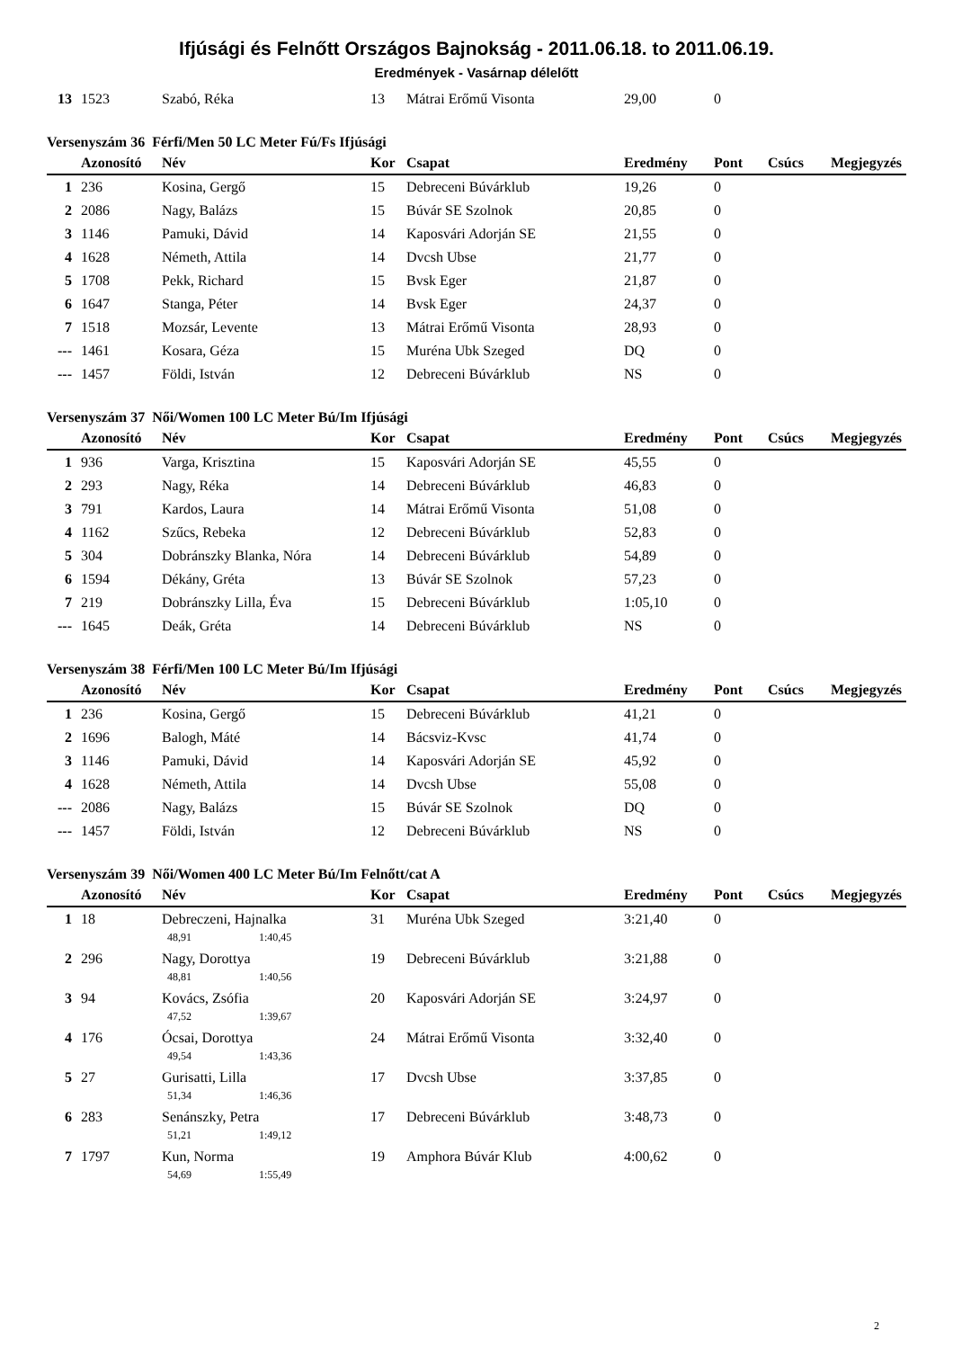Ifjúsági és Felnőtt Országos Bajnokság - 2011.06.18. to 2011.06.19.
Eredmények - Vasárnap délelőtt
| 13 | 1523 | Szabó, Réka | 13 | Mátrai Erőmű Visonta | 29,00 | 0 | | |
Versenyszám 36 Férfi/Men 50 LC Meter Fú/Fs Ifjúsági
| | Azonosító | Név | Kor | Csapat | Eredmény | Pont | Csúcs | Megjegyzés |
| --- | --- | --- | --- | --- | --- | --- | --- | --- |
| 1 | 236 | Kosina, Gergő | 15 | Debreceni Búvárklub | 19,26 | 0 | | |
| 2 | 2086 | Nagy, Balázs | 15 | Búvár SE Szolnok | 20,85 | 0 | | |
| 3 | 1146 | Pamuki, Dávid | 14 | Kaposvári Adorján SE | 21,55 | 0 | | |
| 4 | 1628 | Németh, Attila | 14 | Dvcsh Ubse | 21,77 | 0 | | |
| 5 | 1708 | Pekk, Richard | 15 | Bvsk Eger | 21,87 | 0 | | |
| 6 | 1647 | Stanga, Péter | 14 | Bvsk Eger | 24,37 | 0 | | |
| 7 | 1518 | Mozsár, Levente | 13 | Mátrai Erőmű Visonta | 28,93 | 0 | | |
| --- | 1461 | Kosara, Géza | 15 | Muréna Ubk Szeged | DQ | 0 | | |
| --- | 1457 | Földi, István | 12 | Debreceni Búvárklub | NS | 0 | | |
Versenyszám 37 Női/Women 100 LC Meter Bú/Im Ifjúsági
| | Azonosító | Név | Kor | Csapat | Eredmény | Pont | Csúcs | Megjegyzés |
| --- | --- | --- | --- | --- | --- | --- | --- | --- |
| 1 | 936 | Varga, Krisztina | 15 | Kaposvári Adorján SE | 45,55 | 0 | | |
| 2 | 293 | Nagy, Réka | 14 | Debreceni Búvárklub | 46,83 | 0 | | |
| 3 | 791 | Kardos, Laura | 14 | Mátrai Erőmű Visonta | 51,08 | 0 | | |
| 4 | 1162 | Szűcs, Rebeka | 12 | Debreceni Búvárklub | 52,83 | 0 | | |
| 5 | 304 | Dobránszky Blanka, Nóra | 14 | Debreceni Búvárklub | 54,89 | 0 | | |
| 6 | 1594 | Dékány, Gréta | 13 | Búvár SE Szolnok | 57,23 | 0 | | |
| 7 | 219 | Dobránszky Lilla, Éva | 15 | Debreceni Búvárklub | 1:05,10 | 0 | | |
| --- | 1645 | Deák, Gréta | 14 | Debreceni Búvárklub | NS | 0 | | |
Versenyszám 38 Férfi/Men 100 LC Meter Bú/Im Ifjúsági
| | Azonosító | Név | Kor | Csapat | Eredmény | Pont | Csúcs | Megjegyzés |
| --- | --- | --- | --- | --- | --- | --- | --- | --- |
| 1 | 236 | Kosina, Gergő | 15 | Debreceni Búvárklub | 41,21 | 0 | | |
| 2 | 1696 | Balogh, Máté | 14 | Bácsviz-Kvsc | 41,74 | 0 | | |
| 3 | 1146 | Pamuki, Dávid | 14 | Kaposvári Adorján SE | 45,92 | 0 | | |
| 4 | 1628 | Németh, Attila | 14 | Dvcsh Ubse | 55,08 | 0 | | |
| --- | 2086 | Nagy, Balázs | 15 | Búvár SE Szolnok | DQ | 0 | | |
| --- | 1457 | Földi, István | 12 | Debreceni Búvárklub | NS | 0 | | |
Versenyszám 39 Női/Women 400 LC Meter Bú/Im Felnőtt/cat A
| | Azonosító | Név | Kor | Csapat | Eredmény | Pont | Csúcs | Megjegyzés |
| --- | --- | --- | --- | --- | --- | --- | --- | --- |
| 1 | 18 | Debreczeni, Hajnalka | 31 | Muréna Ubk Szeged | 3:21,40 | 0 | | |
| | | 48,91 1:40,45 | | | | | | |
| 2 | 296 | Nagy, Dorottya | 19 | Debreceni Búvárklub | 3:21,88 | 0 | | |
| | | 48,81 1:40,56 | | | | | | |
| 3 | 94 | Kovács, Zsófia | 20 | Kaposvári Adorján SE | 3:24,97 | 0 | | |
| | | 47,52 1:39,67 | | | | | | |
| 4 | 176 | Ócsai, Dorottya | 24 | Mátrai Erőmű Visonta | 3:32,40 | 0 | | |
| | | 49,54 1:43,36 | | | | | | |
| 5 | 27 | Gurisatti, Lilla | 17 | Dvcsh Ubse | 3:37,85 | 0 | | |
| | | 51,34 1:46,36 | | | | | | |
| 6 | 283 | Senánszky, Petra | 17 | Debreceni Búvárklub | 3:48,73 | 0 | | |
| | | 51,21 1:49,12 | | | | | | |
| 7 | 1797 | Kun, Norma | 19 | Amphora Búvár Klub | 4:00,62 | 0 | | |
| | | 54,69 1:55,49 | | | | | | |
2